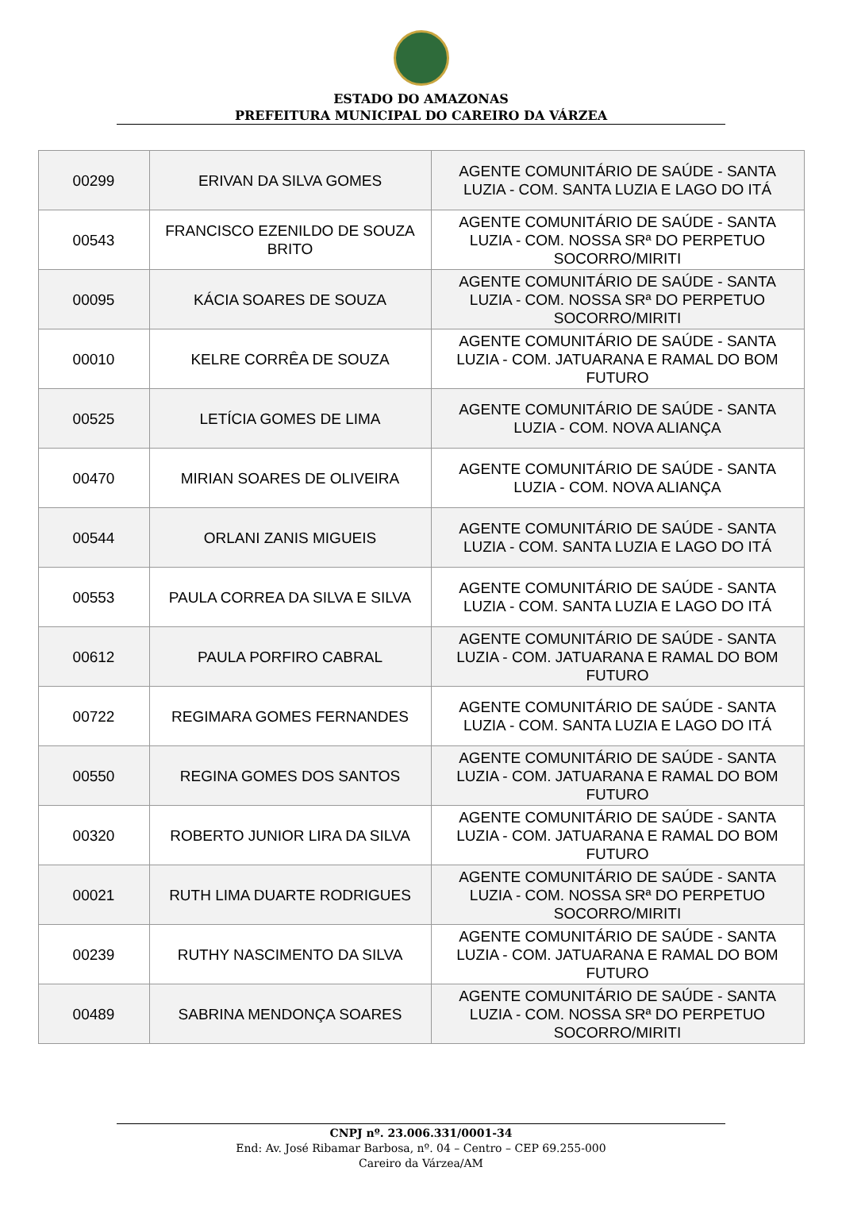ESTADO DO AMAZONAS
PREFEITURA MUNICIPAL DO CAREIRO DA VÁRZEA
| 00299 | ERIVAN DA SILVA GOMES | AGENTE COMUNITÁRIO DE SAÚDE - SANTA LUZIA - COM. SANTA LUZIA E LAGO DO ITÁ |
| 00543 | FRANCISCO EZENILDO DE SOUZA BRITO | AGENTE COMUNITÁRIO DE SAÚDE - SANTA LUZIA - COM. NOSSA SRª DO PERPETUO SOCORRO/MIRITI |
| 00095 | KÁCIA SOARES DE SOUZA | AGENTE COMUNITÁRIO DE SAÚDE - SANTA LUZIA - COM. NOSSA SRª DO PERPETUO SOCORRO/MIRITI |
| 00010 | KELRE CORRÊA DE SOUZA | AGENTE COMUNITÁRIO DE SAÚDE - SANTA LUZIA - COM. JATUARANA E RAMAL DO BOM FUTURO |
| 00525 | LETÍCIA GOMES DE LIMA | AGENTE COMUNITÁRIO DE SAÚDE - SANTA LUZIA - COM. NOVA ALIANÇA |
| 00470 | MIRIAN SOARES DE OLIVEIRA | AGENTE COMUNITÁRIO DE SAÚDE - SANTA LUZIA - COM. NOVA ALIANÇA |
| 00544 | ORLANI ZANIS MIGUEIS | AGENTE COMUNITÁRIO DE SAÚDE - SANTA LUZIA - COM. SANTA LUZIA E LAGO DO ITÁ |
| 00553 | PAULA CORREA DA SILVA E SILVA | AGENTE COMUNITÁRIO DE SAÚDE - SANTA LUZIA - COM. SANTA LUZIA E LAGO DO ITÁ |
| 00612 | PAULA PORFIRO CABRAL | AGENTE COMUNITÁRIO DE SAÚDE - SANTA LUZIA - COM. JATUARANA E RAMAL DO BOM FUTURO |
| 00722 | REGIMARA GOMES FERNANDES | AGENTE COMUNITÁRIO DE SAÚDE - SANTA LUZIA - COM. SANTA LUZIA E LAGO DO ITÁ |
| 00550 | REGINA GOMES DOS SANTOS | AGENTE COMUNITÁRIO DE SAÚDE - SANTA LUZIA - COM. JATUARANA E RAMAL DO BOM FUTURO |
| 00320 | ROBERTO JUNIOR LIRA DA SILVA | AGENTE COMUNITÁRIO DE SAÚDE - SANTA LUZIA - COM. JATUARANA E RAMAL DO BOM FUTURO |
| 00021 | RUTH LIMA DUARTE RODRIGUES | AGENTE COMUNITÁRIO DE SAÚDE - SANTA LUZIA - COM. NOSSA SRª DO PERPETUO SOCORRO/MIRITI |
| 00239 | RUTHY NASCIMENTO DA SILVA | AGENTE COMUNITÁRIO DE SAÚDE - SANTA LUZIA - COM. JATUARANA E RAMAL DO BOM FUTURO |
| 00489 | SABRINA MENDONÇA SOARES | AGENTE COMUNITÁRIO DE SAÚDE - SANTA LUZIA - COM. NOSSA SRª DO PERPETUO SOCORRO/MIRITI |
CNPJ nº. 23.006.331/0001-34
End: Av. José Ribamar Barbosa, nº. 04 – Centro – CEP 69.255-000
Careiro da Várzea/AM